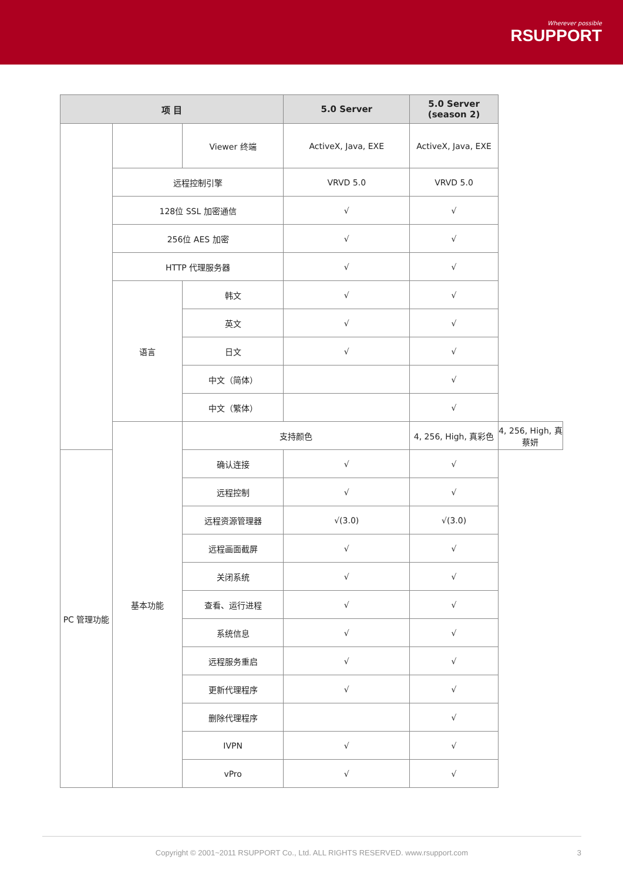Wherever possible
RSUPPORT
| 项 目 | | | | 5.0 Server | 5.0 Server (season 2) | |
| --- | --- | --- | --- | --- | --- | --- |
| | | | Viewer 终端 | ActiveX, Java, EXE | ActiveX, Java, EXE | |
| | 远程控制引擎 | | | VRVD 5.0 | VRVD 5.0 | |
| | 128位 SSL 加密通信 | | | √ | √ | |
| | 256位 AES 加密 | | | √ | √ | |
| | HTTP 代理服务器 | | | √ | √ | |
| | 语言 | 韩文 | | √ | √ | |
| | | 英文 | | √ | √ | |
| | | 日文 | | √ | √ | |
| | | 中文（简体） | | | √ | |
| | | 中文（繁体） | | | √ | |
| | 基本功能 | 支持颜色 | | | 4, 256, High, 真彩色 | 4, 256, High, 真蔡妍 |
| PC 管理功能 | | 确认连接 | | √ | √ | |
| | | 远程控制 | | √ | √ | |
| | | 远程资源管理器 | | √(3.0) | √(3.0) | |
| | | 远程画面截屏 | | √ | √ | |
| | | 关闭系统 | | √ | √ | |
| | | 查看、运行进程 | | √ | √ | |
| | | 系统信息 | | √ | √ | |
| | | 远程服务重启 | | √ | √ | |
| | | 更新代理程序 | | √ | √ | |
| | | 删除代理程序 | | | √ | |
| | | IVPN | | √ | √ | |
| | | vPro | | √ | √ | |
Copyright © 2001~2011 RSUPPORT Co., Ltd. ALL RIGHTS RESERVED. www.rsupport.com 3